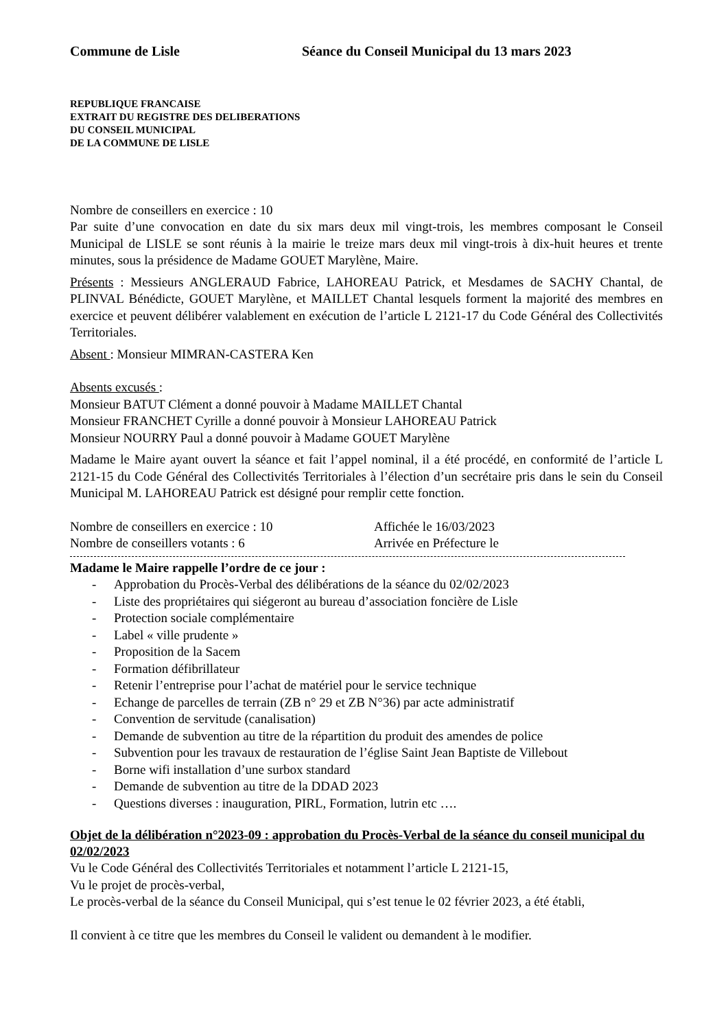Commune de Lisle Séance du Conseil Municipal du 13 mars 2023
REPUBLIQUE FRANCAISE
EXTRAIT DU REGISTRE DES DELIBERATIONS
DU CONSEIL MUNICIPAL
DE LA COMMUNE DE LISLE
Nombre de conseillers en exercice : 10
Par suite d’une convocation en date du six mars deux mil vingt-trois, les membres composant le Conseil Municipal de LISLE se sont réunis à la mairie le treize mars deux mil vingt-trois à dix-huit heures et trente minutes, sous la présidence de Madame GOUET Marylène, Maire.
Présents : Messieurs ANGLERAUD Fabrice, LAHOREAU Patrick, et Mesdames de SACHY Chantal, de PLINVAL Bénédicte, GOUET Marylène, et MAILLET Chantal lesquels forment la majorité des membres en exercice et peuvent délibérer valablement en exécution de l’article L 2121-17 du Code Général des Collectivités Territoriales.
Absent : Monsieur MIMRAN-CASTERA Ken
Absents excusés :
Monsieur BATUT Clément a donné pouvoir à Madame MAILLET Chantal
Monsieur FRANCHET Cyrille a donné pouvoir à Monsieur LAHOREAU Patrick
Monsieur NOURRY Paul a donné pouvoir à Madame GOUET Marylène
Madame le Maire ayant ouvert la séance et fait l’appel nominal, il a été procédé, en conformité de l’article L 2121-15 du Code Général des Collectivités Territoriales à l’élection d’un secrétaire pris dans le sein du Conseil Municipal M. LAHOREAU Patrick est désigné pour remplir cette fonction.
Nombre de conseillers en exercice : 10 Affichée le 16/03/2023
Nombre de conseillers votants : 6 Arrivée en Préfecture le
Madame le Maire rappelle l’ordre de ce jour :
- Approbation du Procès-Verbal des délibérations de la séance du 02/02/2023
- Liste des propriétaires qui siégeront au bureau d’association foncière de Lisle
- Protection sociale complémentaire
- Label « ville prudente »
- Proposition de la Sacem
- Formation défibrillateur
- Retenir l’entreprise pour l’achat de matériel pour le service technique
- Echange de parcelles de terrain (ZB n° 29 et ZB N°36) par acte administratif
- Convention de servitude (canalisation)
- Demande de subvention au titre de la répartition du produit des amendes de police
- Subvention pour les travaux de restauration de l’église Saint Jean Baptiste de Villebout
- Borne wifi installation d’une surbox standard
- Demande de subvention au titre de la DDAD 2023
- Questions diverses : inauguration, PIRL, Formation, lutrin etc ….
Objet de la délibération n°2023-09 : approbation du Procès-Verbal de la séance du conseil municipal du 02/02/2023
Vu le Code Général des Collectivités Territoriales et notamment l’article L 2121-15,
Vu le projet de procès-verbal,
Le procès-verbal de la séance du Conseil Municipal, qui s’est tenue le 02 février 2023, a été établi,
Il convient à ce titre que les membres du Conseil le valident ou demandent à le modifier.